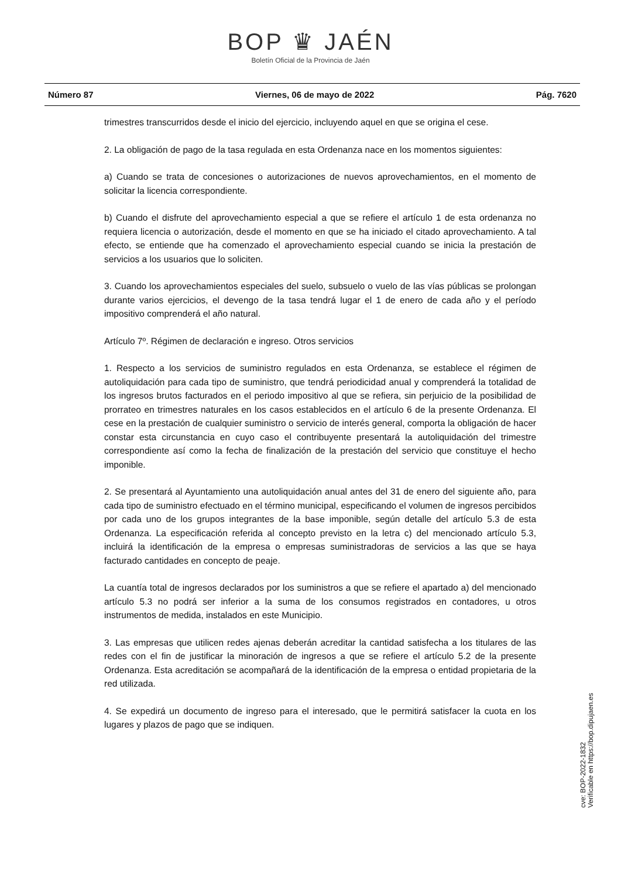BOP ♛ JAÉN
Boletín Oficial de la Provincia de Jaén
Número 87 Viernes, 06 de mayo de 2022 Pág. 7620
trimestres transcurridos desde el inicio del ejercicio, incluyendo aquel en que se origina el cese.
2. La obligación de pago de la tasa regulada en esta Ordenanza nace en los momentos siguientes:
a) Cuando se trata de concesiones o autorizaciones de nuevos aprovechamientos, en el momento de solicitar la licencia correspondiente.
b) Cuando el disfrute del aprovechamiento especial a que se refiere el artículo 1 de esta ordenanza no requiera licencia o autorización, desde el momento en que se ha iniciado el citado aprovechamiento. A tal efecto, se entiende que ha comenzado el aprovechamiento especial cuando se inicia la prestación de servicios a los usuarios que lo soliciten.
3. Cuando los aprovechamientos especiales del suelo, subsuelo o vuelo de las vías públicas se prolongan durante varios ejercicios, el devengo de la tasa tendrá lugar el 1 de enero de cada año y el período impositivo comprenderá el año natural.
Artículo 7º. Régimen de declaración e ingreso. Otros servicios
1. Respecto a los servicios de suministro regulados en esta Ordenanza, se establece el régimen de autoliquidación para cada tipo de suministro, que tendrá periodicidad anual y comprenderá la totalidad de los ingresos brutos facturados en el periodo impositivo al que se refiera, sin perjuicio de la posibilidad de prorrateo en trimestres naturales en los casos establecidos en el artículo 6 de la presente Ordenanza. El cese en la prestación de cualquier suministro o servicio de interés general, comporta la obligación de hacer constar esta circunstancia en cuyo caso el contribuyente presentará la autoliquidación del trimestre correspondiente así como la fecha de finalización de la prestación del servicio que constituye el hecho imponible.
2. Se presentará al Ayuntamiento una autoliquidación anual antes del 31 de enero del siguiente año, para cada tipo de suministro efectuado en el término municipal, especificando el volumen de ingresos percibidos por cada uno de los grupos integrantes de la base imponible, según detalle del artículo 5.3 de esta Ordenanza. La especificación referida al concepto previsto en la letra c) del mencionado artículo 5.3, incluirá la identificación de la empresa o empresas suministradoras de servicios a las que se haya facturado cantidades en concepto de peaje.
La cuantía total de ingresos declarados por los suministros a que se refiere el apartado a) del mencionado artículo 5.3 no podrá ser inferior a la suma de los consumos registrados en contadores, u otros instrumentos de medida, instalados en este Municipio.
3. Las empresas que utilicen redes ajenas deberán acreditar la cantidad satisfecha a los titulares de las redes con el fin de justificar la minoración de ingresos a que se refiere el artículo 5.2 de la presente Ordenanza. Esta acreditación se acompañará de la identificación de la empresa o entidad propietaria de la red utilizada.
4. Se expedirá un documento de ingreso para el interesado, que le permitirá satisfacer la cuota en los lugares y plazos de pago que se indiquen.
cve: BOP-2022-1832
Verificable en https://bop.dipujaen.es